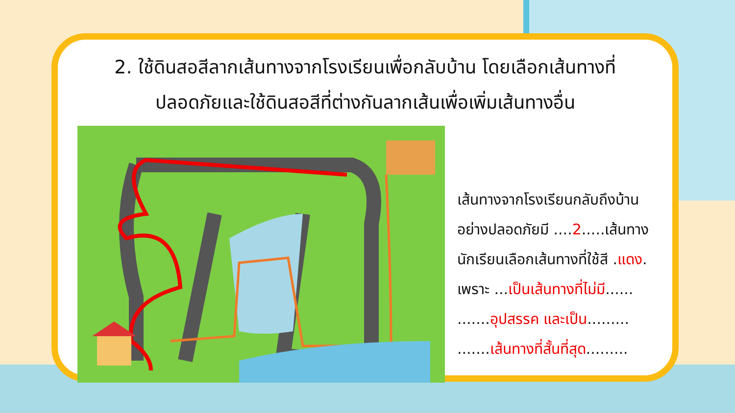2. ใช้ดินสอสีลากเส้นทางจากโรงเรียนเพื่อกลับบ้าน โดยเลือกเส้นทางที่
ปลอดภัยและใช้ดินสอสีที่ต่างกันลากเส้นเพื่อเพิ่มเส้นทางอื่น
เส้นทางจากโรงเรียนกลับถึงบ้าน
อย่างปลอดภัยมี ....2.....เส้นทาง
นักเรียนเลือกเส้นทางที่ใช้สี .แดง.
เพราะ ...เป็นเส้นทางที่ไม่มี......
.......อุปสรรค และเป็น.........
.......เส้นทางที่สั้นที่สุด.........